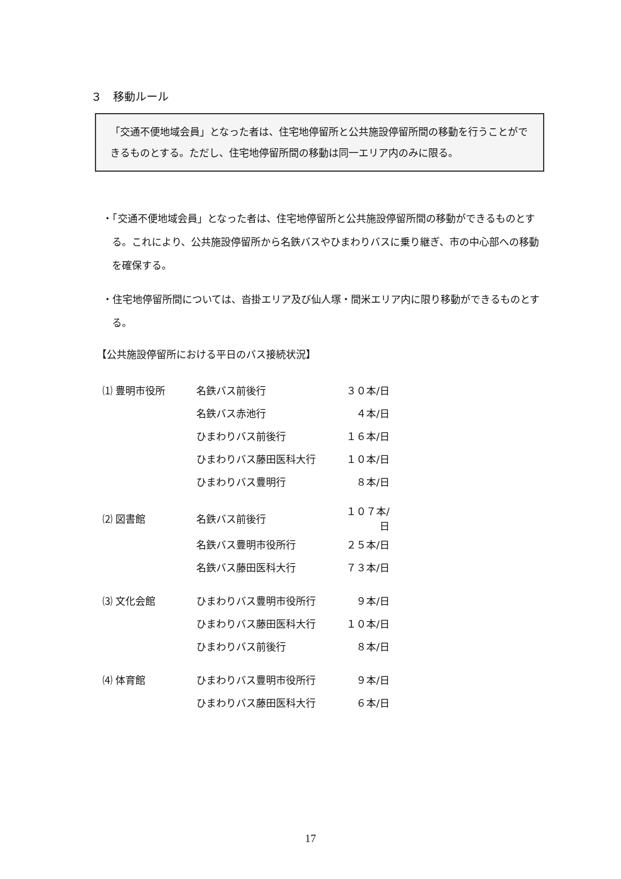３　移動ルール
「交通不便地域会員」となった者は、住宅地停留所と公共施設停留所間の移動を行うことができるものとする。ただし、住宅地停留所間の移動は同一エリア内のみに限る。
・「交通不便地域会員」となった者は、住宅地停留所と公共施設停留所間の移動ができるものとする。これにより、公共施設停留所から名鉄バスやひまわりバスに乗り継ぎ、市の中心部への移動を確保する。
・住宅地停留所間については、沓掛エリア及び仙人塚・間米エリア内に限り移動ができるものとする。
【公共施設停留所における平日のバス接続状況】
| ⑴ 豊明市役所 | 名鉄バス前後行 | ３０本/日 |
| | 名鉄バス赤池行 | ４本/日 |
| | ひまわりバス前後行 | １６本/日 |
| | ひまわりバス藤田医科大行 | １０本/日 |
| | ひまわりバス豊明行 | ８本/日 |
| ⑵ 図書館 | 名鉄バス前後行 | １０７本/日 |
| | 名鉄バス豊明市役所行 | ２５本/日 |
| | 名鉄バス藤田医科大行 | ７３本/日 |
| ⑶ 文化会館 | ひまわりバス豊明市役所行 | ９本/日 |
| | ひまわりバス藤田医科大行 | １０本/日 |
| | ひまわりバス前後行 | ８本/日 |
| ⑷ 体育館 | ひまわりバス豊明市役所行 | ９本/日 |
| | ひまわりバス藤田医科大行 | ６本/日 |
17